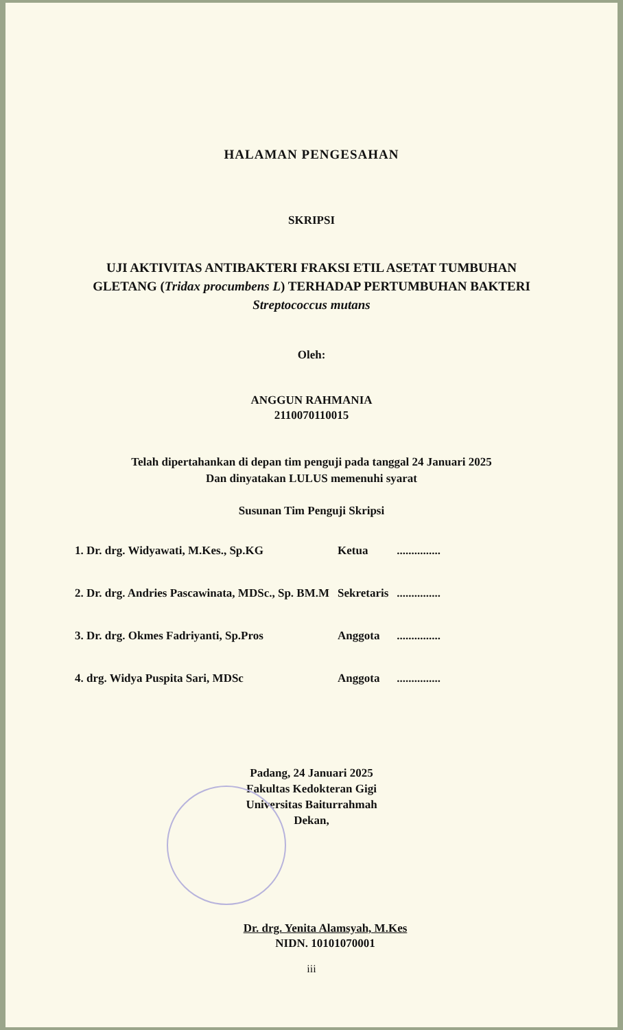HALAMAN PENGESAHAN
SKRIPSI
UJI AKTIVITAS ANTIBAKTERI FRAKSI ETIL ASETAT TUMBUHAN GLETANG (Tridax procumbens L) TERHADAP PERTUMBUHAN BAKTERI Streptococcus mutans
Oleh:
ANGGUN RAHMANIA
2110070110015
Telah dipertahankan di depan tim penguji pada tanggal 24 Januari 2025
Dan dinyatakan LULUS memenuhi syarat
Susunan Tim Penguji Skripsi
| 1. Dr. drg. Widyawati, M.Kes., Sp.KG | Ketua | ............... |
| 2. Dr. drg. Andries Pascawinata, MDSc., Sp. BM.M | Sekretaris | ............... |
| 3. Dr. drg. Okmes Fadriyanti, Sp.Pros | Anggota | ............... |
| 4. drg. Widya Puspita Sari, MDSc | Anggota | ............... |
Padang, 24 Januari 2025
Fakultas Kedokteran Gigi
Universitas Baiturrahmah
Dekan,
Dr. drg. Yenita Alamsyah, M.Kes
NIDN. 10101070001
iii